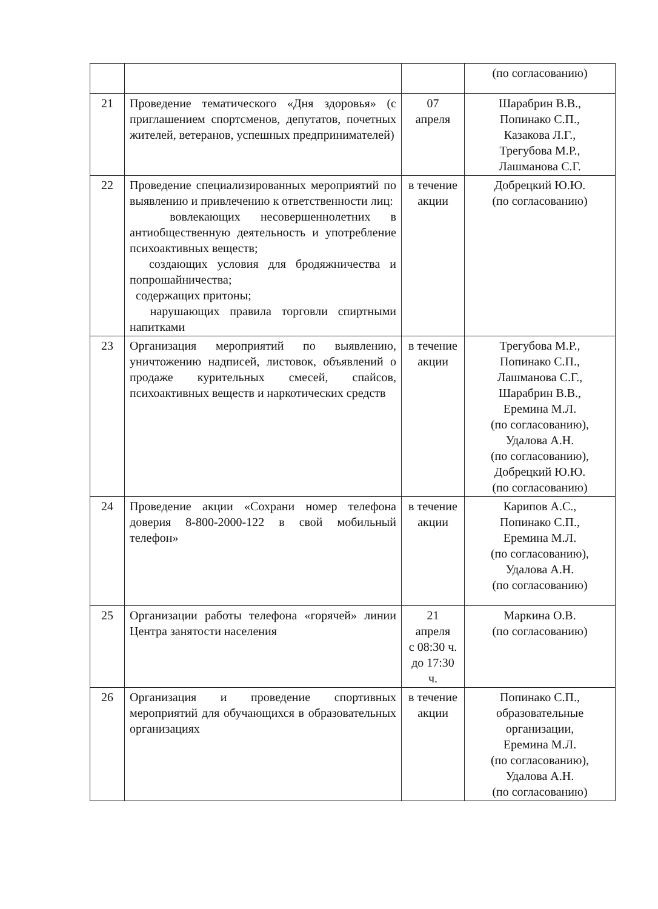| | | | (по согласованию) |
| 21 | Проведение тематического «Дня здоровья» (с приглашением спортсменов, депутатов, почетных жителей, ветеранов, успешных предпринимателей) | 07 апреля | Шарабрин В.В., Попинако С.П., Казакова Л.Г., Трегубова М.Р., Лашманова С.Г. |
| 22 | Проведение специализированных мероприятий по выявлению и привлечению к ответственности лиц: вовлекающих несовершеннолетних в антиобщественную деятельность и употребление психоактивных веществ; создающих условия для бродяжничества и попрошайничества; содержащих притоны; нарушающих правила торговли спиртными напитками | в течение акции | Добрецкий Ю.Ю. (по согласованию) |
| 23 | Организация мероприятий по выявлению, уничтожению надписей, листовок, объявлений о продаже курительных смесей, спайсов, психоактивных веществ и наркотических средств | в течение акции | Трегубова М.Р., Попинако С.П., Лашманова С.Г., Шарабрин В.В., Еремина М.Л. (по согласованию), Удалова А.Н. (по согласованию), Добрецкий Ю.Ю. (по согласованию) |
| 24 | Проведение акции «Сохрани номер телефона доверия 8-800-2000-122 в свой мобильный телефон» | в течение акции | Карипов А.С., Попинако С.П., Еремина М.Л. (по согласованию), Удалова А.Н. (по согласованию) |
| 25 | Организации работы телефона «горячей» линии Центра занятости населения | 21 апреля с 08:30 ч. до 17:30 ч. | Маркина О.В. (по согласованию) |
| 26 | Организация и проведение спортивных мероприятий для обучающихся в образовательных организациях | в течение акции | Попинако С.П., образовательные организации, Еремина М.Л. (по согласованию), Удалова А.Н. (по согласованию) |